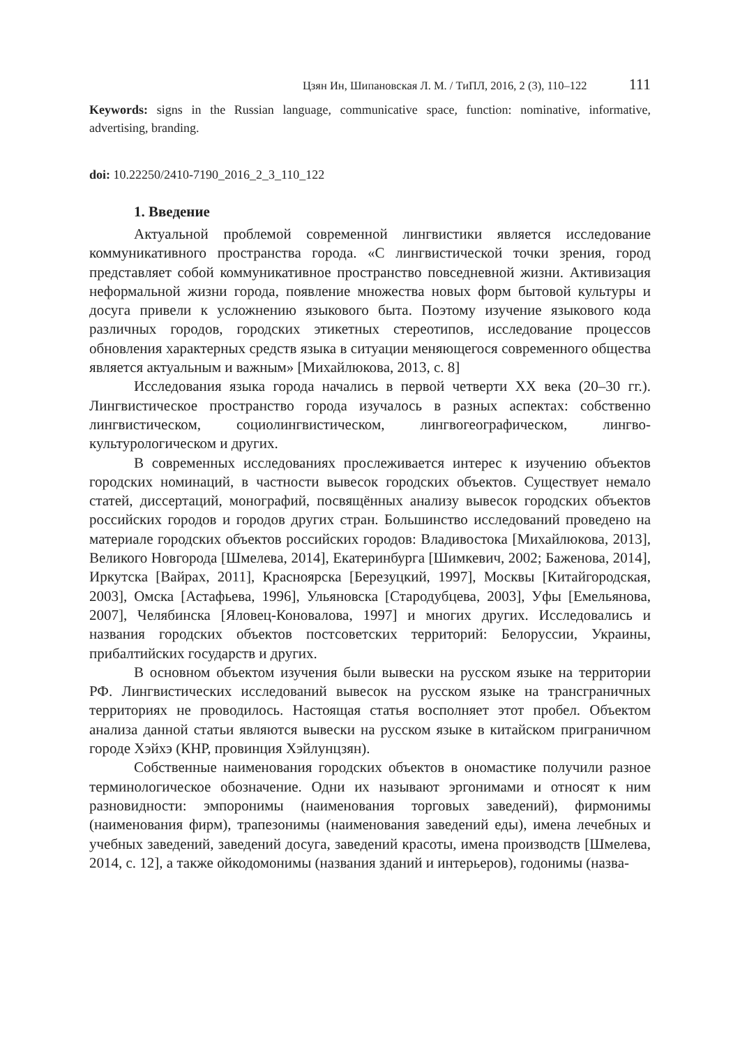Цзян Ин, Шипановская Л. М. / ТиПЛ, 2016, 2 (3), 110–122 111
Keywords: signs in the Russian language, communicative space, function: nominative, informative, advertising, branding.
doi: 10.22250/2410-7190_2016_2_3_110_122
1. Введение
Актуальной проблемой современной лингвистики является исследование коммуникативного пространства города. «С лингвистической точки зрения, город представляет собой коммуникативное пространство повседневной жизни. Активизация неформальной жизни города, появление множества новых форм бытовой культуры и досуга привели к усложнению языкового быта. Поэтому изучение языкового кода различных городов, городских этикетных стереотипов, исследование процессов обновления характерных средств языка в ситуации меняющегося современного общества является актуальным и важным» [Михайлюкова, 2013, с. 8]
Исследования языка города начались в первой четверти XX века (20–30 гг.). Лингвистическое пространство города изучалось в разных аспектах: собственно лингвистическом, социолингвистическом, лингвогеографическом, лингво-культурологическом и других.
В современных исследованиях прослеживается интерес к изучению объектов городских номинаций, в частности вывесок городских объектов. Существует немало статей, диссертаций, монографий, посвящённых анализу вывесок городских объектов российских городов и городов других стран. Большинство исследований проведено на материале городских объектов российских городов: Владивостока [Михайлюкова, 2013], Великого Новгорода [Шмелева, 2014], Екатеринбурга [Шимкевич, 2002; Баженова, 2014], Иркутска [Вайрах, 2011], Красноярска [Березуцкий, 1997], Москвы [Китайгородская, 2003], Омска [Астафьева, 1996], Ульяновска [Стародубцева, 2003], Уфы [Емельянова, 2007], Челябинска [Яловец-Коновалова, 1997] и многих других. Исследовались и названия городских объектов постсоветских территорий: Белоруссии, Украины, прибалтийских государств и других.
В основном объектом изучения были вывески на русском языке на территории РФ. Лингвистических исследований вывесок на русском языке на трансграничных территориях не проводилось. Настоящая статья восполняет этот пробел. Объектом анализа данной статьи являются вывески на русском языке в китайском приграничном городе Хэйхэ (КНР, провинция Хэйлунцзян).
Собственные наименования городских объектов в ономастике получили разное терминологическое обозначение. Одни их называют эргонимами и относят к ним разновидности: эмпоронимы (наименования торговых заведений), фирмонимы (наименования фирм), трапезонимы (наименования заведений еды), имена лечебных и учебных заведений, заведений досуга, заведений красоты, имена производств [Шмелева, 2014, с. 12], а также ойкодомонимы (названия зданий и интерьеров), годонимы (назва-